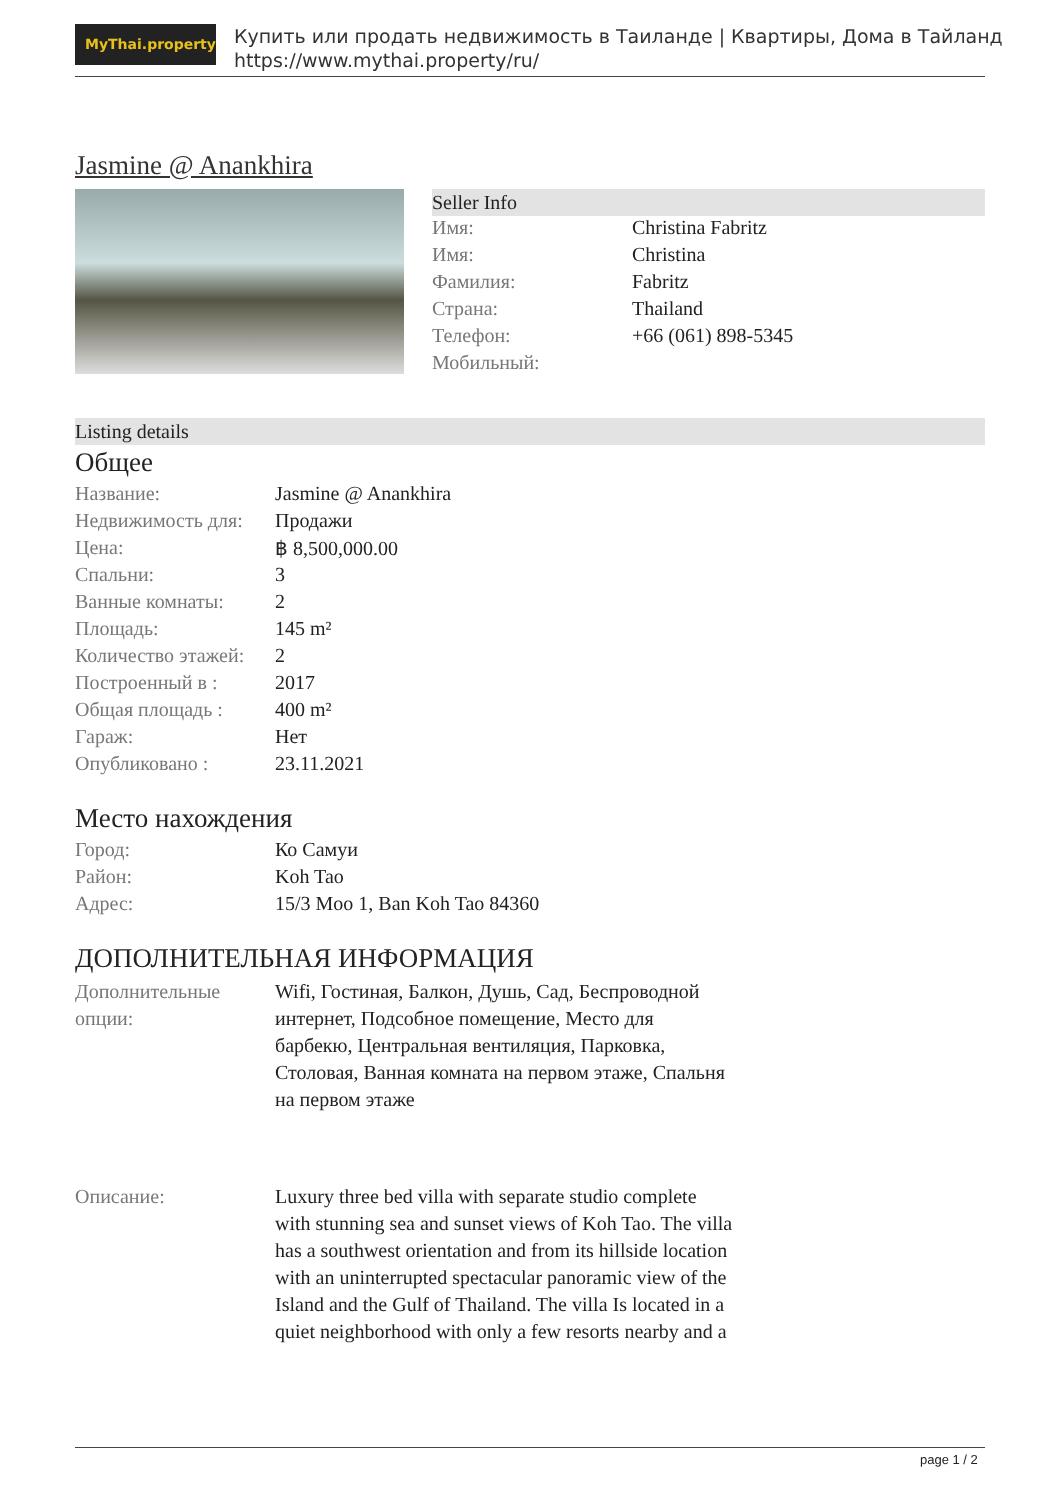MyThai.property
Купить или продать недвижимость в Таиланде | Квартиры, Дома в Тайланд
https://www.mythai.property/ru/
Jasmine @ Anankhira
Seller Info
| Имя: | Christina Fabritz |
| Имя: | Christina |
| Фамилия: | Fabritz |
| Страна: | Thailand |
| Телефон: | +66 (061) 898-5345 |
| Мобильный: | |
Listing details
Общее
| Название: | Jasmine @ Anankhira |
| Недвижимость для: | Продажи |
| Цена: | ฿ 8,500,000.00 |
| Спальни: | 3 |
| Ванные комнаты: | 2 |
| Площадь: | 145 m² |
| Количество этажей: | 2 |
| Построенный в : | 2017 |
| Общая площадь : | 400 m² |
| Гараж: | Нет |
| Опубликовано : | 23.11.2021 |
Место нахождения
| Город: | Ко Самуи |
| Район: | Koh Tao |
| Адрес: | 15/3 Moo 1, Ban Koh Tao 84360 |
ДОПОЛНИТЕЛЬНАЯ ИНФОРМАЦИЯ
| Дополнительные опции: | Wifi, Гостиная, Балкон, Душь, Сад, Беспроводной интернет, Подсобное помещение, Место для барбекю, Центральная вентиляция, Парковка, Столовая, Ванная комната на первом этаже, Спальня на первом этаже |
| Описание: | Luxury three bed villa with separate studio complete with stunning sea and sunset views of Koh Tao. The villa has a southwest orientation and from its hillside location with an uninterrupted spectacular panoramic view of the Island and the Gulf of Thailand. The villa Is located in a quiet neighborhood with only a few resorts nearby and a |
page 1 / 2